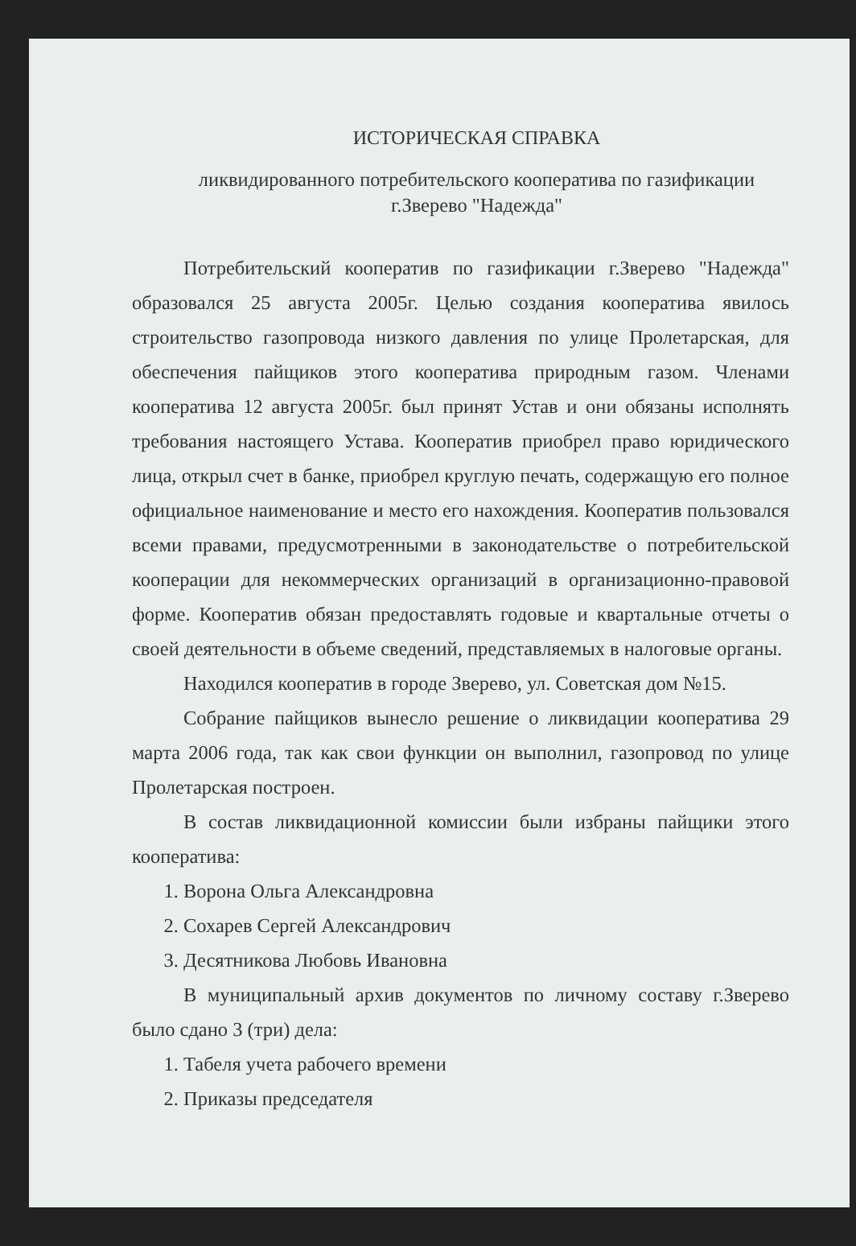ИСТОРИЧЕСКАЯ СПРАВКА
ликвидированного потребительского кооператива по газификации
г.Зверево "Надежда"
Потребительский кооператив по газификации г.Зверево "Надежда" образовался 25 августа 2005г. Целью создания кооператива явилось строительство газопровода низкого давления по улице Пролетарская, для обеспечения пайщиков этого кооператива природным газом. Членами кооператива 12 августа 2005г. был принят Устав и они обязаны исполнять требования настоящего Устава. Кооператив приобрел право юридического лица, открыл счет в банке, приобрел круглую печать, содержащую его полное официальное наименование и место его нахождения. Кооператив пользовался всеми правами, предусмотренными в законодательстве о потребительской кооперации для некоммерческих организаций в организационно-правовой форме. Кооператив обязан предоставлять годовые и квартальные отчеты о своей деятельности в объеме сведений, представляемых в налоговые органы.
Находился кооператив в городе Зверево, ул. Советская дом №15.
Собрание пайщиков вынесло решение о ликвидации кооператива 29 марта 2006 года, так как свои функции он выполнил, газопровод по улице Пролетарская построен.
В состав ликвидационной комиссии были избраны пайщики этого кооператива:
1. Ворона Ольга Александровна
2. Сохарев Сергей Александрович
3. Десятникова Любовь Ивановна
В муниципальный архив документов по личному составу г.Зверево было сдано 3 (три) дела:
1. Табеля учета рабочего времени
2. Приказы председателя